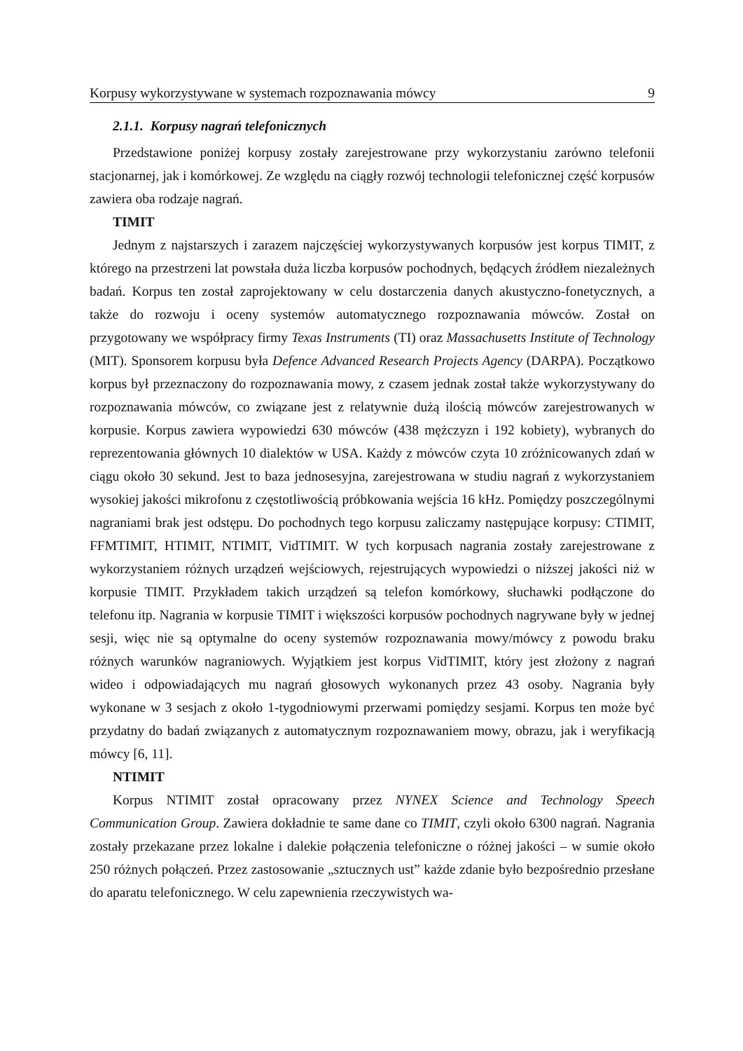Korpusy wykorzystywane w systemach rozpoznawania mówcy 9
2.1.1. Korpusy nagrań telefonicznych
Przedstawione poniżej korpusy zostały zarejestrowane przy wykorzystaniu zarówno telefonii stacjonarnej, jak i komórkowej. Ze względu na ciągły rozwój technologii telefonicznej część korpusów zawiera oba rodzaje nagrań.
TIMIT
Jednym z najstarszych i zarazem najczęściej wykorzystywanych korpusów jest korpus TIMIT, z którego na przestrzeni lat powstała duża liczba korpusów pochodnych, będących źródłem niezależnych badań. Korpus ten został zaprojektowany w celu dostarczenia danych akustyczno-fonetycznych, a także do rozwoju i oceny systemów automatycznego rozpoznawania mówców. Został on przygotowany we współpracy firmy Texas Instruments (TI) oraz Massachusetts Institute of Technology (MIT). Sponsorem korpusu była Defence Advanced Research Projects Agency (DARPA). Początkowo korpus był przeznaczony do rozpoznawania mowy, z czasem jednak został także wykorzystywany do rozpoznawania mówców, co związane jest z relatywnie dużą ilością mówców zarejestrowanych w korpusie. Korpus zawiera wypowiedzi 630 mówców (438 mężczyzn i 192 kobiety), wybranych do reprezentowania głównych 10 dialektów w USA. Każdy z mówców czyta 10 zróżnicowanych zdań w ciągu około 30 sekund. Jest to baza jednosesyjna, zarejestrowana w studiu nagrań z wykorzystaniem wysokiej jakości mikrofonu z częstotliwością próbkowania wejścia 16 kHz. Pomiędzy poszczególnymi nagraniami brak jest odstępu. Do pochodnych tego korpusu zaliczamy następujące korpusy: CTIMIT, FFMTIMIT, HTIMIT, NTIMIT, VidTIMIT. W tych korpusach nagrania zostały zarejestrowane z wykorzystaniem różnych urządzeń wejściowych, rejestrujących wypowiedzi o niższej jakości niż w korpusie TIMIT. Przykładem takich urządzeń są telefon komórkowy, słuchawki podłączone do telefonu itp. Nagrania w korpusie TIMIT i większości korpusów pochodnych nagrywane były w jednej sesji, więc nie są optymalne do oceny systemów rozpoznawania mowy/mówcy z powodu braku różnych warunków nagraniowych. Wyjątkiem jest korpus VidTIMIT, który jest złożony z nagrań wideo i odpowiadających mu nagrań głosowych wykonanych przez 43 osoby. Nagrania były wykonane w 3 sesjach z około 1-tygodniowymi przerwami pomiędzy sesjami. Korpus ten może być przydatny do badań związanych z automatycznym rozpoznawaniem mowy, obrazu, jak i weryfikacją mówcy [6, 11].
NTIMIT
Korpus NTIMIT został opracowany przez NYNEX Science and Technology Speech Communication Group. Zawiera dokładnie te same dane co TIMIT, czyli około 6300 nagrań. Nagrania zostały przekazane przez lokalne i dalekie połączenia telefoniczne o różnej jakości – w sumie około 250 różnych połączeń. Przez zastosowanie „sztucznych ust” każde zdanie było bezpośrednio przesłane do aparatu telefonicznego. W celu zapewnienia rzeczywistych wa-